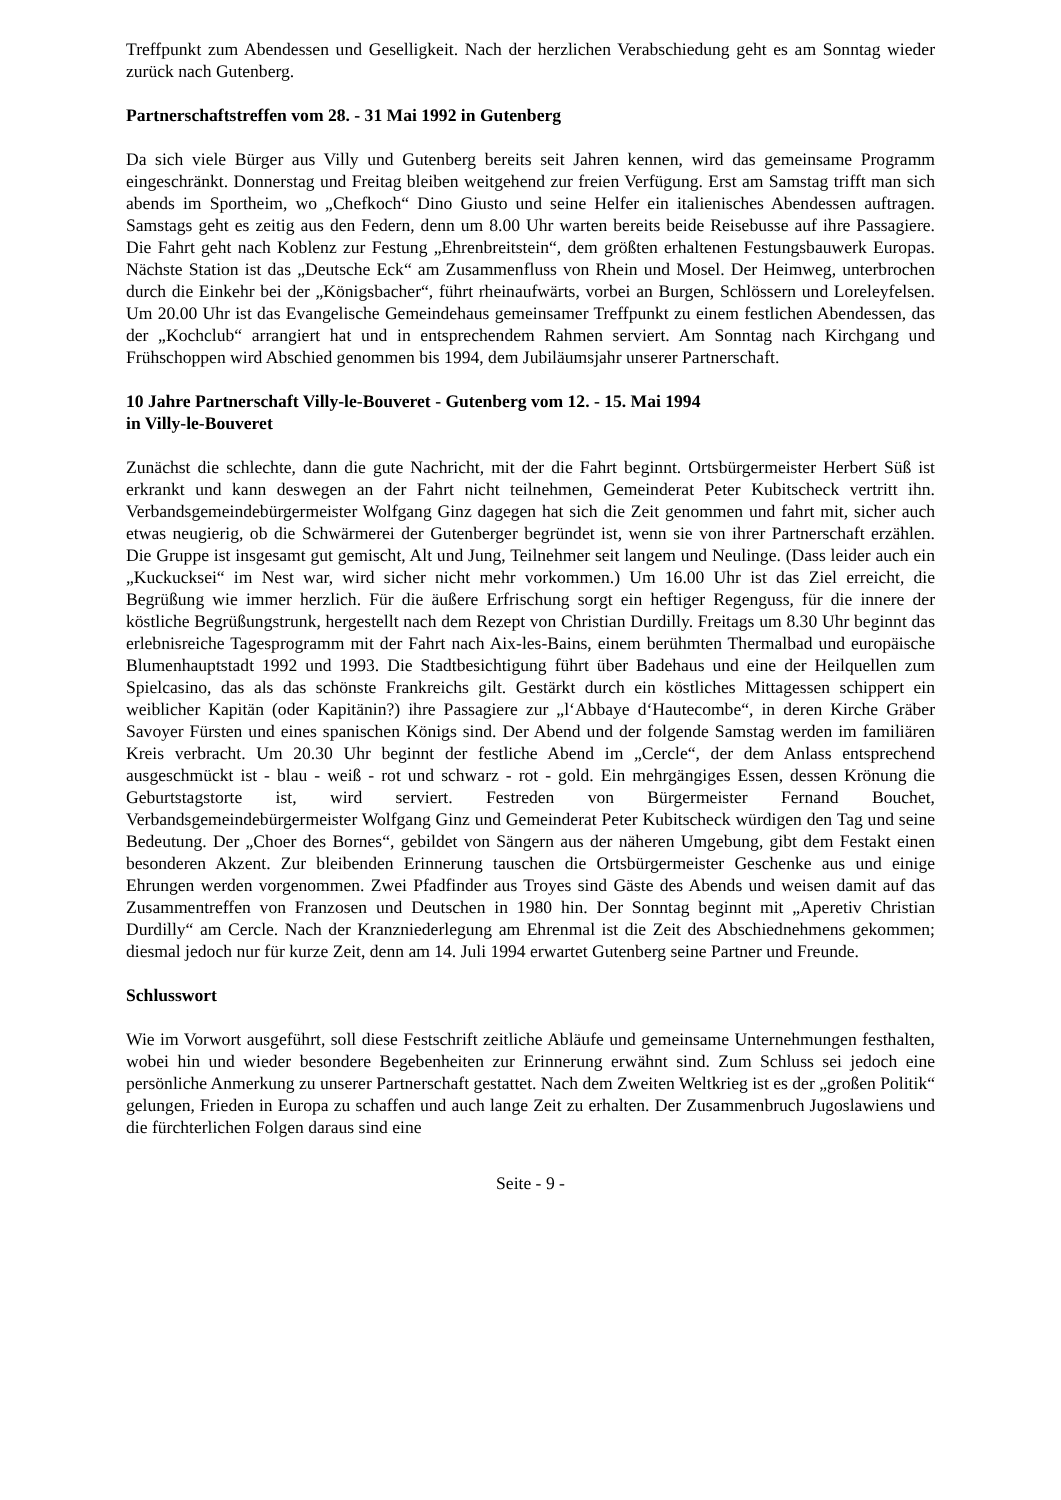Treffpunkt zum Abendessen und Geselligkeit. Nach der herzlichen Verabschiedung geht es am Sonntag wieder zurück nach Gutenberg.
Partnerschaftstreffen vom 28. - 31 Mai 1992 in Gutenberg
Da sich viele Bürger aus Villy und Gutenberg bereits seit Jahren kennen, wird das gemeinsame Programm eingeschränkt. Donnerstag und Freitag bleiben weitgehend zur freien Verfügung. Erst am Samstag trifft man sich abends im Sportheim, wo „Chefkoch“ Dino Giusto und seine Helfer ein italienisches Abendessen auftragen. Samstags geht es zeitig aus den Federn, denn um 8.00 Uhr warten bereits beide Reisebusse auf ihre Passagiere. Die Fahrt geht nach Koblenz zur Festung „Ehrenbreitstein“, dem größten erhaltenen Festungsbauwerk Europas. Nächste Station ist das „Deutsche Eck“ am Zusammenfluss von Rhein und Mosel. Der Heimweg, unterbrochen durch die Einkehr bei der „Königsbacher“, führt rheinaufwärts, vorbei an Burgen, Schlössern und Loreleyfelsen. Um 20.00 Uhr ist das Evangelische Gemeindehaus gemeinsamer Treffpunkt zu einem festlichen Abendessen, das der „Kochclub“ arrangiert hat und in entsprechendem Rahmen serviert. Am Sonntag nach Kirchgang und Frühschoppen wird Abschied genommen bis 1994, dem Jubiläumsjahr unserer Partnerschaft.
10 Jahre Partnerschaft Villy-le-Bouveret - Gutenberg vom 12. - 15. Mai 1994
in Villy-le-Bouveret
Zunächst die schlechte, dann die gute Nachricht, mit der die Fahrt beginnt. Ortsbürgermeister Herbert Süß ist erkrankt und kann deswegen an der Fahrt nicht teilnehmen, Gemeinderat Peter Kubitscheck vertritt ihn. Verbandsgemeindebürgermeister Wolfgang Ginz dagegen hat sich die Zeit genommen und fahrt mit, sicher auch etwas neugierig, ob die Schwärmerei der Gutenberger begründet ist, wenn sie von ihrer Partnerschaft erzählen. Die Gruppe ist insgesamt gut gemischt, Alt und Jung, Teilnehmer seit langem und Neulinge. (Dass leider auch ein „Kuckucksei“ im Nest war, wird sicher nicht mehr vorkommen.) Um 16.00 Uhr ist das Ziel erreicht, die Begrüßung wie immer herzlich. Für die äußere Erfrischung sorgt ein heftiger Regenguss, für die innere der köstliche Begrüßungstrunk, hergestellt nach dem Rezept von Christian Durdilly. Freitags um 8.30 Uhr beginnt das erlebnisreiche Tagesprogramm mit der Fahrt nach Aix-les-Bains, einem berühmten Thermalbad und europäische Blumenhauptstadt 1992 und 1993. Die Stadtbesichtigung führt über Badehaus und eine der Heilquellen zum Spielcasino, das als das schönste Frankreichs gilt. Gestärkt durch ein köstliches Mittagessen schippert ein weiblicher Kapitän (oder Kapitänin?) ihre Passagiere zur „l‘Abbaye d‘Hautecombe“, in deren Kirche Gräber Savoyer Fürsten und eines spanischen Königs sind. Der Abend und der folgende Samstag werden im familiären Kreis verbracht. Um 20.30 Uhr beginnt der festliche Abend im „Cercle“, der dem Anlass entsprechend ausgeschmückt ist - blau - weiß - rot und schwarz - rot - gold. Ein mehrgängiges Essen, dessen Krönung die Geburtstagstorte ist, wird serviert. Festreden von Bürgermeister Fernand Bouchet, Verbandsgemeindebürgermeister Wolfgang Ginz und Gemeinderat Peter Kubitscheck würdigen den Tag und seine Bedeutung. Der „Choer des Bornes“, gebildet von Sängern aus der näheren Umgebung, gibt dem Festakt einen besonderen Akzent. Zur bleibenden Erinnerung tauschen die Ortsbürgermeister Geschenke aus und einige Ehrungen werden vorgenommen. Zwei Pfadfinder aus Troyes sind Gäste des Abends und weisen damit auf das Zusammentreffen von Franzosen und Deutschen in 1980 hin. Der Sonntag beginnt mit „Aperetiv Christian Durdilly“ am Cercle. Nach der Kranzniederlegung am Ehrenmal ist die Zeit des Abschiednehmens gekommen; diesmal jedoch nur für kurze Zeit, denn am 14. Juli 1994 erwartet Gutenberg seine Partner und Freunde.
Schlusswort
Wie im Vorwort ausgeführt, soll diese Festschrift zeitliche Abläufe und gemeinsame Unternehmungen festhalten, wobei hin und wieder besondere Begebenheiten zur Erinnerung erwähnt sind. Zum Schluss sei jedoch eine persönliche Anmerkung zu unserer Partnerschaft gestattet. Nach dem Zweiten Weltkrieg ist es der „großen Politik“ gelungen, Frieden in Europa zu schaffen und auch lange Zeit zu erhalten. Der Zusammenbruch Jugoslawiens und die fürchterlichen Folgen daraus sind eine
Seite - 9 -